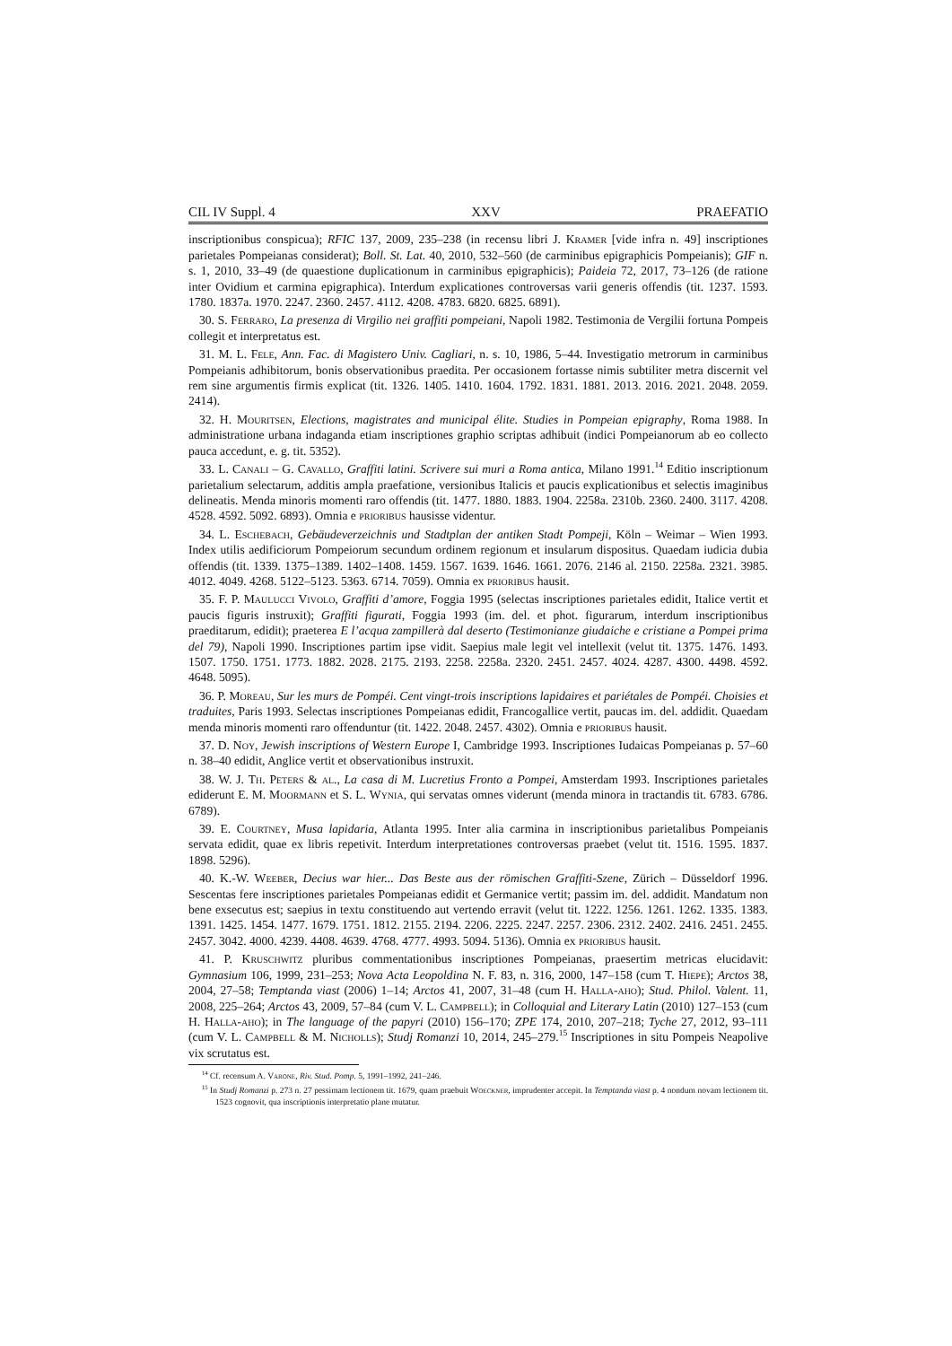CIL IV Suppl. 4 XXV PRAEFATIO
inscriptionibus conspicua); RFIC 137, 2009, 235–238 (in recensu libri J. Kramer [vide infra n. 49] inscriptiones parietales Pompeianas considerat); Boll. St. Lat. 40, 2010, 532–560 (de carminibus epigraphicis Pompeianis); GIF n. s. 1, 2010, 33–49 (de quaestione duplicationum in carminibus epigraphicis); Paideia 72, 2017, 73–126 (de ratione inter Ovidium et carmina epigraphica). Interdum explicationes controversas varii generis offendis (tit. 1237. 1593. 1780. 1837a. 1970. 2247. 2360. 2457. 4112. 4208. 4783. 6820. 6825. 6891).
30. S. Ferraro, La presenza di Virgilio nei graffiti pompeiani, Napoli 1982. Testimonia de Vergilii fortuna Pompeis collegit et interpretatus est.
31. M. L. Fele, Ann. Fac. di Magistero Univ. Cagliari, n. s. 10, 1986, 5–44. Investigatio metrorum in carminibus Pompeianis adhibitorum, bonis observationibus praedita. Per occasionem fortasse nimis subtiliter metra discernit vel rem sine argumentis firmis explicat (tit. 1326. 1405. 1410. 1604. 1792. 1831. 1881. 2013. 2016. 2021. 2048. 2059. 2414).
32. H. Mouritsen, Elections, magistrates and municipal élite. Studies in Pompeian epigraphy, Roma 1988. In administratione urbana indaganda etiam inscriptiones graphio scriptas adhibuit (indici Pompeianorum ab eo collecto pauca accedunt, e. g. tit. 5352).
33. L. Canali – G. Cavallo, Graffiti latini. Scrivere sui muri a Roma antica, Milano 1991.<sup>14</sup> Editio inscriptionum parietalium selectarum, additis ampla praefatione, versionibus Italicis et paucis explicationibus et selectis imaginibus delineatis. Menda minoris momenti raro offendis (tit. 1477. 1880. 1883. 1904. 2258a. 2310b. 2360. 2400. 3117. 4208. 4528. 4592. 5092. 6893). Omnia e prioribus hausisse videntur.
34. L. Eschebach, Gebäudeverzeichnis und Stadtplan der antiken Stadt Pompeji, Köln – Weimar – Wien 1993. Index utilis aedificiorum Pompeiorum secundum ordinem regionum et insularum dispositus. Quaedam iudicia dubia offendis (tit. 1339. 1375–1389. 1402–1408. 1459. 1567. 1639. 1646. 1661. 2076. 2146 al. 2150. 2258a. 2321. 3985. 4012. 4049. 4268. 5122–5123. 5363. 6714. 7059). Omnia ex prioribus hausit.
35. F. P. Maulucci Vivolo, Graffiti d’amore, Foggia 1995 (selectas inscriptiones parietales edidit, Italice vertit et paucis figuris instruxit); Graffiti figurati, Foggia 1993 (im. del. et phot. figurarum, interdum inscriptionibus praeditarum, edidit); praeterea E l’acqua zampillerà dal deserto (Testimonianze giudaiche e cristiane a Pompei prima del 79), Napoli 1990. Inscriptiones partim ipse vidit. Saepius male legit vel intellexit (velut tit. 1375. 1476. 1493. 1507. 1750. 1751. 1773. 1882. 2028. 2175. 2193. 2258. 2258a. 2320. 2451. 2457. 4024. 4287. 4300. 4498. 4592. 4648. 5095).
36. P. Moreau, Sur les murs de Pompéi. Cent vingt-trois inscriptions lapidaires et pariétales de Pompéi. Choisies et traduites, Paris 1993. Selectas inscriptiones Pompeianas edidit, Francogallice vertit, paucas im. del. addidit. Quaedam menda minoris momenti raro offenduntur (tit. 1422. 2048. 2457. 4302). Omnia e prioribus hausit.
37. D. Noy, Jewish inscriptions of Western Europe I, Cambridge 1993. Inscriptiones Iudaicas Pompeianas p. 57–60 n. 38–40 edidit, Anglice vertit et observationibus instruxit.
38. W. J. Th. Peters & al., La casa di M. Lucretius Fronto a Pompei, Amsterdam 1993. Inscriptiones parietales ediderunt E. M. Moormann et S. L. Wynia, qui servatas omnes viderunt (menda minora in tractandis tit. 6783. 6786. 6789).
39. E. Courtney, Musa lapidaria, Atlanta 1995. Inter alia carmina in inscriptionibus parietalibus Pompeianis servata edidit, quae ex libris repetivit. Interdum interpretationes controversas praebet (velut tit. 1516. 1595. 1837. 1898. 5296).
40. K.-W. Weeber, Decius war hier... Das Beste aus der römischen Graffiti-Szene, Zürich – Düsseldorf 1996. Sescentas fere inscriptiones parietales Pompeianas edidit et Germanice vertit; passim im. del. addidit. Mandatum non bene exsecutus est; saepius in textu constituendo aut vertendo erravit (velut tit. 1222. 1256. 1261. 1262. 1335. 1383. 1391. 1425. 1454. 1477. 1679. 1751. 1812. 2155. 2194. 2206. 2225. 2247. 2257. 2306. 2312. 2402. 2416. 2451. 2455. 2457. 3042. 4000. 4239. 4408. 4639. 4768. 4777. 4993. 5094. 5136). Omnia ex prioribus hausit.
41. P. Kruschwitz pluribus commentationibus inscriptiones Pompeianas, praesertim metricas elucidavit: Gymnasium 106, 1999, 231–253; Nova Acta Leopoldina N. F. 83, n. 316, 2000, 147–158 (cum T. Hiepe); Arctos 38, 2004, 27–58; Temptanda viast (2006) 1–14; Arctos 41, 2007, 31–48 (cum H. Halla-aho); Stud. Philol. Valent. 11, 2008, 225–264; Arctos 43, 2009, 57–84 (cum V. L. Campbell); in Colloquial and Literary Latin (2010) 127–153 (cum H. Halla-aho); in The language of the papyri (2010) 156–170; ZPE 174, 2010, 207–218; Tyche 27, 2012, 93–111 (cum V. L. Campbell & M. Nicholls); Studj Romanzi 10, 2014, 245–279.<sup>15</sup> Inscriptiones in situ Pompeis Neapolive vix scrutatus est.
<sup>14</sup> Cf. recensum A. Varone, Riv. Stud. Pomp. 5, 1991–1992, 241–246.
<sup>15</sup> In Studj Romanzi p. 273 n. 27 pessimam lectionem tit. 1679, quam praebuit Woeckner, imprudenter accepit. In Temptanda viast p. 4 nondum novam lectionem tit. 1523 cognovit, qua inscriptionis interpretatio plane mutatur.